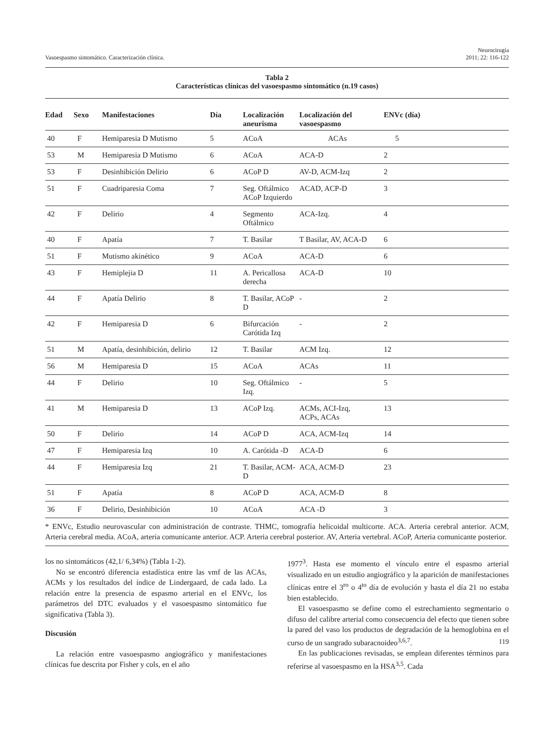Vasoespasmo sintomático. Caracterización clínica. Neurocirugía
2011; 22: 116-122
Tabla 2
Características clínicas del vasoespasmo sintomático (n.19 casos)
| Edad | Sexo | Manifestaciones | Día | Localización aneurisma | Localización del vasoespasmo | ENVc (día) |
| --- | --- | --- | --- | --- | --- | --- |
| 40 | F | Hemiparesia D Mutismo | 5 | ACoA | ACAs | 5 |
| 53 | M | Hemiparesia D Mutismo | 6 | ACoA | ACA-D | 2 |
| 53 | F | Desinhibición Delirio | 6 | ACoP D | AV-D, ACM-Izq | 2 |
| 51 | F | Cuadriparesia Coma | 7 | Seg. Oftálmico ACoP Izquierdo | ACAD, ACP-D | 3 |
| 42 | F | Delirio | 4 | Segmento Oftálmico | ACA-Izq. | 4 |
| 40 | F | Apatía | 7 | T. Basilar | T Basilar, AV, ACA-D | 6 |
| 51 | F | Mutismo akinético | 9 | ACoA | ACA-D | 6 |
| 43 | F | Hemiplejia D | 11 | A. Pericallosa derecha | ACA-D | 10 |
| 44 | F | Apatía Delirio | 8 | T. Basilar, ACoP D | - | 2 |
| 42 | F | Hemiparesia D | 6 | Bifurcación Carótida Izq | - | 2 |
| 51 | M | Apatía, desinhibición, delirio | 12 | T. Basilar | ACM Izq. | 12 |
| 56 | M | Hemiparesia D | 15 | ACoA | ACAs | 11 |
| 44 | F | Delirio | 10 | Seg. Oftálmico Izq. | - | 5 |
| 41 | M | Hemiparesia D | 13 | ACoP Izq. | ACMs, ACI-Izq, ACPs, ACAs | 13 |
| 50 | F | Delirio | 14 | ACoP D | ACA, ACM-Izq | 14 |
| 47 | F | Hemiparesia Izq | 10 | A. Carótida -D | ACA-D | 6 |
| 44 | F | Hemiparesia Izq | 21 | T. Basilar, ACM-D | ACA, ACM-D | 23 |
| 51 | F | Apatía | 8 | ACoP D | ACA, ACM-D | 8 |
| 36 | F | Delirio, Desinhibición | 10 | ACoA | ACA -D | 3 |
* ENVc, Estudio neurovascular con administración de contraste. THMC, tomografía helicoidal multicorte. ACA. Arteria cerebral anterior. ACM, Arteria cerebral media. ACoA, arteria comunicante anterior. ACP. Arteria cerebral posterior. AV, Arteria vertebral. ACoP, Arteria comunicante posterior.
los no sintomáticos (42,1/ 6,34%) (Tabla 1-2).
No se encontró diferencia estadística entre las vmf de las ACAs, ACMs y los resultados del índice de Lindergaard, de cada lado. La relación entre la presencia de espasmo arterial en el ENVc, los parámetros del DTC evaluados y el vasoespasmo sintomático fue significativa (Tabla 3).
Discusión
La relación entre vasoespasmo angiográfico y manifestaciones clínicas fue descrita por Fisher y cols, en el año
1977<sup>3</sup>. Hasta ese momento el vínculo entre el espasmo arterial visualizado en un estudio angiográfico y la aparición de manifestaciones clínicas entre el 3<sup>ro</sup> o 4<sup>to</sup> día de evolución y hasta el día 21 no estaba bien establecido.
El vasoespasmo se define como el estrechamiento segmentario o difuso del calibre arterial como consecuencia del efecto que tienen sobre la pared del vaso los productos de degradación de la hemoglobina en el curso de un sangrado subaracnoideo<sup>3,6,7</sup>.
En las publicaciones revisadas, se emplean diferentes términos para referirse al vasoespasmo en la HSA<sup>3,5</sup>. Cada
119